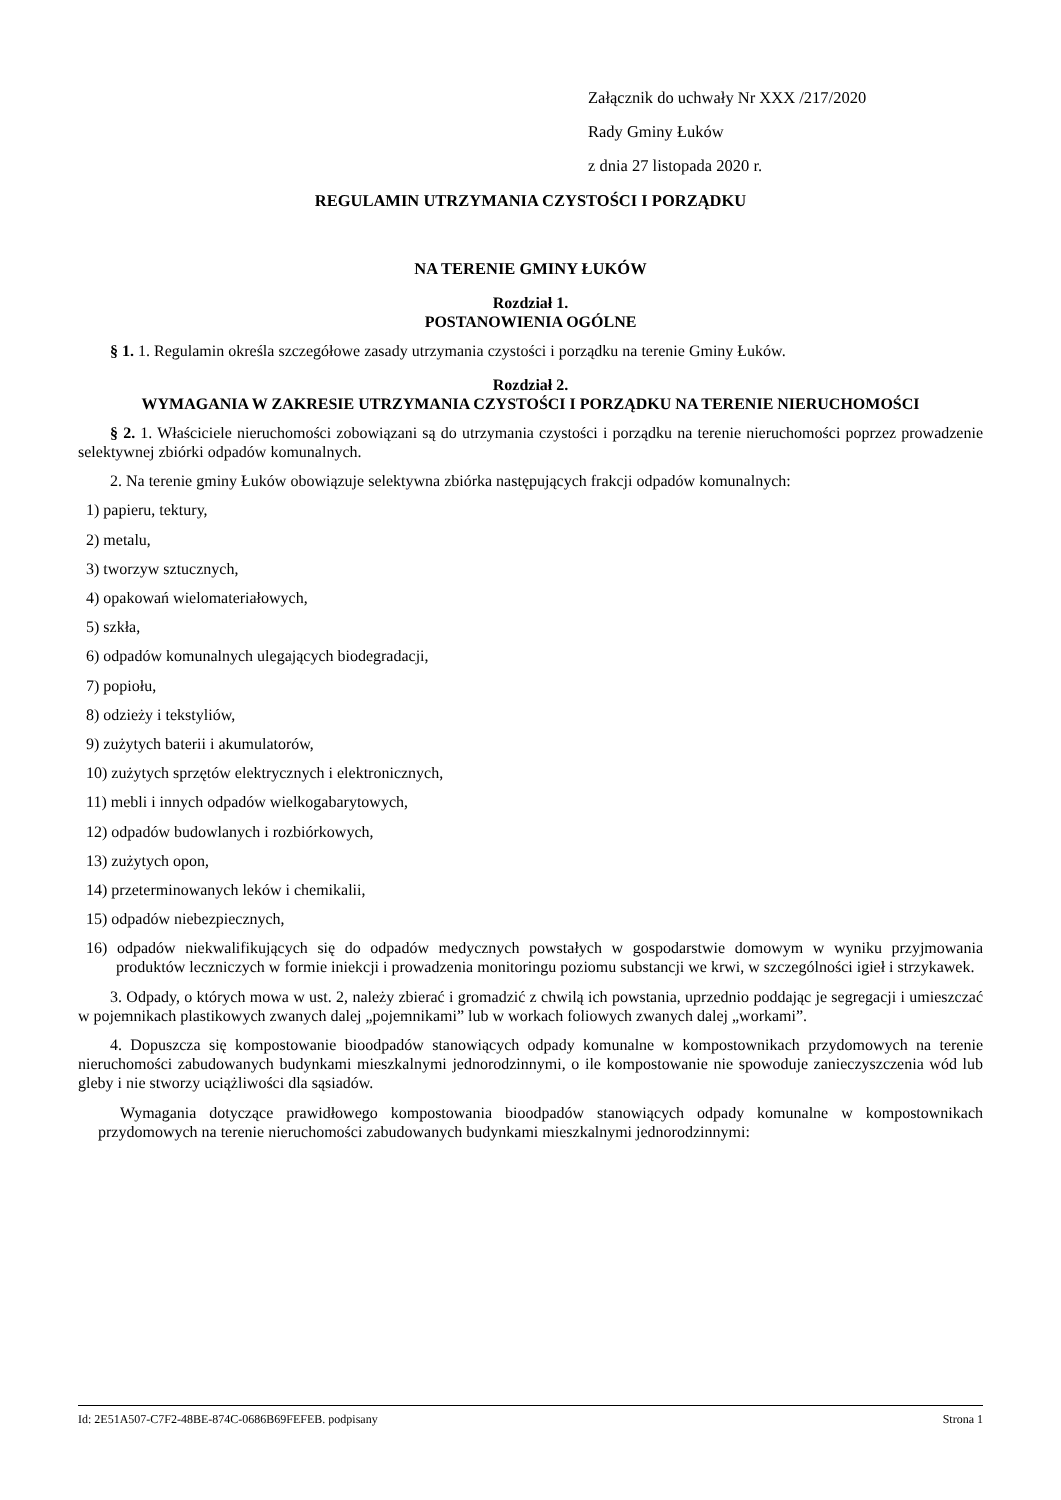Załącznik do uchwały Nr XXX /217/2020
Rady Gminy Łuków
z dnia 27 listopada 2020 r.
REGULAMIN UTRZYMANIA CZYSTOŚCI I PORZĄDKU
NA TERENIE GMINY ŁUKÓW
Rozdział 1.
POSTANOWIENIA OGÓLNE
§ 1. 1. Regulamin określa szczegółowe zasady utrzymania czystości i porządku na terenie Gminy Łuków.
Rozdział 2.
WYMAGANIA W ZAKRESIE UTRZYMANIA CZYSTOŚCI I PORZĄDKU NA TERENIE NIERUCHOMOŚCI
§ 2. 1. Właściciele nieruchomości zobowiązani są do utrzymania czystości i porządku na terenie nieruchomości poprzez prowadzenie selektywnej zbiórki odpadów komunalnych.
2. Na terenie gminy Łuków obowiązuje selektywna zbiórka następujących frakcji odpadów komunalnych:
1) papieru, tektury,
2) metalu,
3) tworzyw sztucznych,
4) opakowań wielomateriałowych,
5) szkła,
6) odpadów komunalnych ulegających biodegradacji,
7) popiołu,
8) odzieży i tekstyliów,
9) zużytych baterii i akumulatorów,
10) zużytych sprzętów elektrycznych i elektronicznych,
11) mebli i innych odpadów wielkogabarytowych,
12) odpadów budowlanych i rozbiórkowych,
13) zużytych opon,
14) przeterminowanych leków i chemikalii,
15) odpadów niebezpiecznych,
16) odpadów niekwalifikujących się do odpadów medycznych powstałych w gospodarstwie domowym w wyniku przyjmowania produktów leczniczych w formie iniekcji i prowadzenia monitoringu poziomu substancji we krwi, w szczególności igieł i strzykawek.
3. Odpady, o których mowa w ust. 2, należy zbierać i gromadzić z chwilą ich powstania, uprzednio poddając je segregacji i umieszczać w pojemnikach plastikowych zwanych dalej „pojemnikami” lub w workach foliowych zwanych dalej „workami”.
4. Dopuszcza się kompostowanie bioodpadów stanowiących odpady komunalne w kompostownikach przydomowych na terenie nieruchomości zabudowanych budynkami mieszkalnymi jednorodzinnymi, o ile kompostowanie nie spowoduje zanieczyszczenia wód lub gleby i nie stworzy uciążliwości dla sąsiadów.
Wymagania dotyczące prawidłowego kompostowania bioodpadów stanowiących odpady komunalne w kompostownikach przydomowych na terenie nieruchomości zabudowanych budynkami mieszkalnymi jednorodzinnymi:
Id: 2E51A507-C7F2-48BE-874C-0686B69FEFEB. podpisany Strona 1